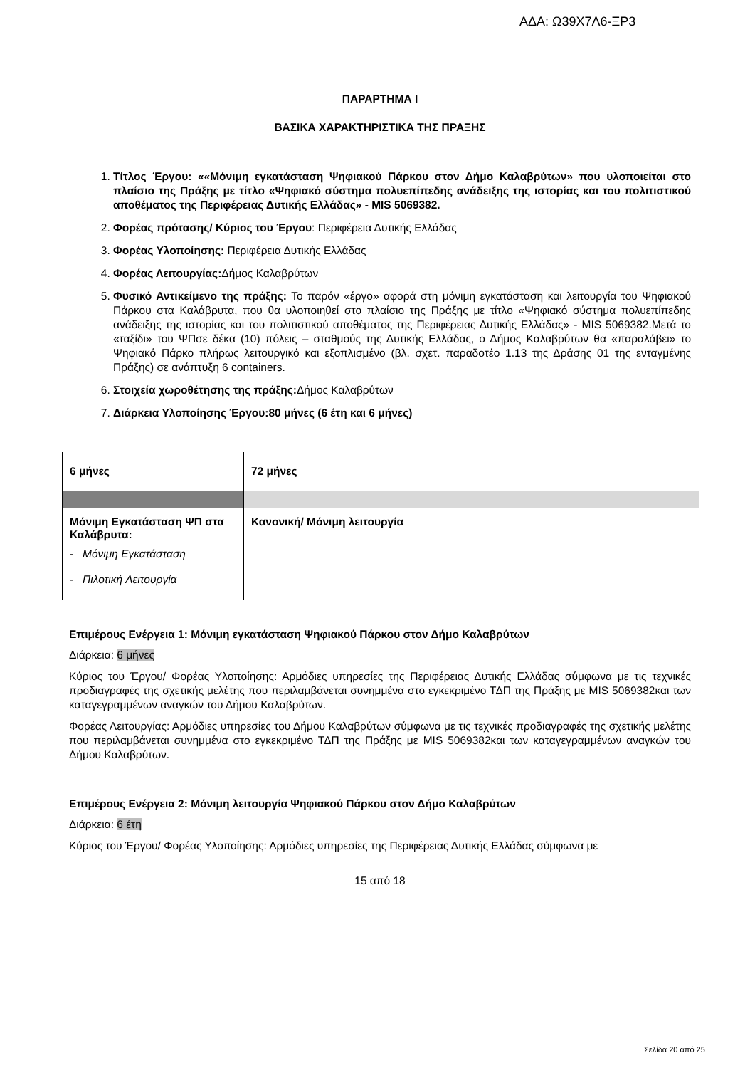ΑΔΑ: Ω39Χ7Λ6-ΞΡ3
ΠΑΡΑΡΤΗΜΑ Ι
ΒΑΣΙΚΑ ΧΑΡΑΚΤΗΡΙΣΤΙΚΑ ΤΗΣ ΠΡΑΞΗΣ
1. Τίτλος Έργου: ««Μόνιμη εγκατάσταση Ψηφιακού Πάρκου στον Δήμο Καλαβρύτων» που υλοποιείται στο πλαίσιο της Πράξης με τίτλο «Ψηφιακό σύστημα πολυεπίπεδης ανάδειξης της ιστορίας και του πολιτιστικού αποθέματος της Περιφέρειας Δυτικής Ελλάδας» - MIS 5069382.
2. Φορέας πρότασης/ Κύριος του Έργου: Περιφέρεια Δυτικής Ελλάδας
3. Φορέας Υλοποίησης: Περιφέρεια Δυτικής Ελλάδας
4. Φορέας Λειτουργίας: Δήμος Καλαβρύτων
5. Φυσικό Αντικείμενο της πράξης: Το παρόν «έργο» αφορά στη μόνιμη εγκατάσταση και λειτουργία του Ψηφιακού Πάρκου στα Καλάβρυτα, που θα υλοποιηθεί στο πλαίσιο της Πράξης με τίτλο «Ψηφιακό σύστημα πολυεπίπεδης ανάδειξης της ιστορίας και του πολιτιστικού αποθέματος της Περιφέρειας Δυτικής Ελλάδας» - MIS 5069382.Μετά το «ταξίδι» του ΨΠσε δέκα (10) πόλεις – σταθμούς της Δυτικής Ελλάδας, ο Δήμος Καλαβρύτων θα «παραλάβει» το Ψηφιακό Πάρκο πλήρως λειτουργικό και εξοπλισμένο (βλ. σχετ. παραδοτέο 1.13 της Δράσης 01 της ενταγμένης Πράξης) σε ανάπτυξη 6 containers.
6. Στοιχεία χωροθέτησης της πράξης: Δήμος Καλαβρύτων
7. Διάρκεια Υλοποίησης Έργου:80 μήνες (6 έτη και 6 μήνες)
| 6 μήνες | 72 μήνες |
| Μόνιμη Εγκατάσταση ΨΠ στα Καλάβρυτα: - Μόνιμη Εγκατάσταση - Πιλοτική Λειτουργία | Κανονική/ Μόνιμη λειτουργία |
Επιμέρους Ενέργεια 1: Μόνιμη εγκατάσταση Ψηφιακού Πάρκου στον Δήμο Καλαβρύτων
Διάρκεια: 6 μήνες
Κύριος του Έργου/ Φορέας Υλοποίησης: Αρμόδιες υπηρεσίες της Περιφέρειας Δυτικής Ελλάδας σύμφωνα με τις τεχνικές προδιαγραφές της σχετικής μελέτης που περιλαμβάνεται συνημμένα στο εγκεκριμένο ΤΔΠ της Πράξης με MIS 5069382και των καταγεγραμμένων αναγκών του Δήμου Καλαβρύτων.
Φορέας Λειτουργίας: Αρμόδιες υπηρεσίες του Δήμου Καλαβρύτων σύμφωνα με τις τεχνικές προδιαγραφές της σχετικής μελέτης που περιλαμβάνεται συνημμένα στο εγκεκριμένο ΤΔΠ της Πράξης με MIS 5069382και των καταγεγραμμένων αναγκών του Δήμου Καλαβρύτων.
Επιμέρους Ενέργεια 2: Μόνιμη λειτουργία Ψηφιακού Πάρκου στον Δήμο Καλαβρύτων
Διάρκεια: 6 έτη
Κύριος του Έργου/ Φορέας Υλοποίησης: Αρμόδιες υπηρεσίες της Περιφέρειας Δυτικής Ελλάδας σύμφωνα με
15 από 18
Σελίδα 20 από 25